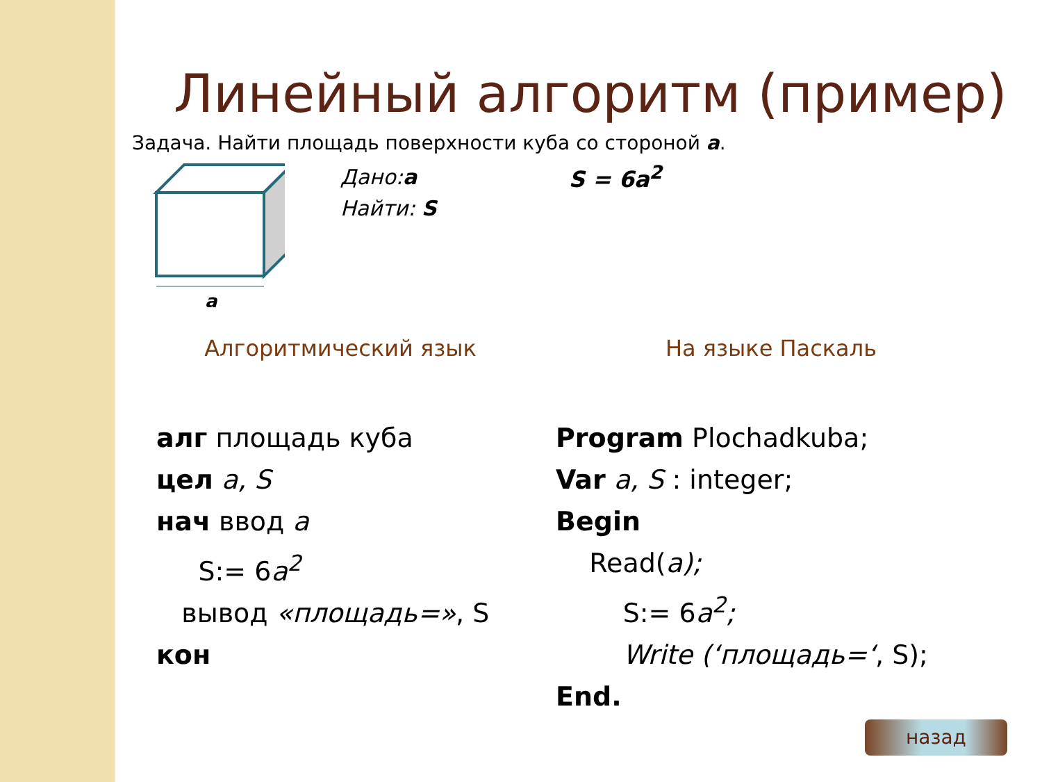Линейный алгоритм (пример)
Задача. Найти площадь поверхности куба со стороной a.
a
Дано:a
Найти: S
S = 6a<sup>2</sup>
Алгоритмический язык
алг площадь куба
цел a, S
нач ввод a
S:= 6a<sup>2</sup>
вывод «площадь=», S
кон
На языке Паскаль
Program Plochadkuba;
Var a, S : integer;
Begin
Read(a);
S:= 6a<sup>2</sup>;
Write (‘площадь=‘, S);
End.
назад